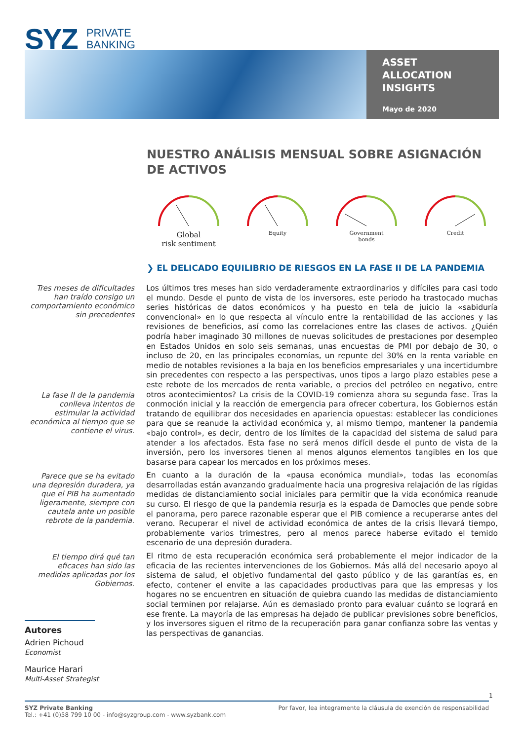SYZ PRIVATE
BANKING
ASSET
ALLOCATION
INSIGHTS
Mayo de 2020
NUESTRO ANÁLISIS MENSUAL SOBRE ASIGNACIÓN DE ACTIVOS
Global
risk sentiment
Equity
Government
bonds
Credit
❯ EL DELICADO EQUILIBRIO DE RIESGOS EN LA FASE II DE LA PANDEMIA
Tres meses de dificultades han traído consigo un comportamiento económico sin precedentes
La fase II de la pandemia conlleva intentos de estimular la actividad económica al tiempo que se contiene el virus.
Parece que se ha evitado una depresión duradera, ya que el PIB ha aumentado ligeramente, siempre con cautela ante un posible rebrote de la pandemia.
El tiempo dirá qué tan eficaces han sido las medidas aplicadas por los Gobiernos.
Los últimos tres meses han sido verdaderamente extraordinarios y difíciles para casi todo el mundo. Desde el punto de vista de los inversores, este periodo ha trastocado muchas series históricas de datos económicos y ha puesto en tela de juicio la «sabiduría convencional» en lo que respecta al vínculo entre la rentabilidad de las acciones y las revisiones de beneficios, así como las correlaciones entre las clases de activos. ¿Quién podría haber imaginado 30 millones de nuevas solicitudes de prestaciones por desempleo en Estados Unidos en solo seis semanas, unas encuestas de PMI por debajo de 30, o incluso de 20, en las principales economías, un repunte del 30% en la renta variable en medio de notables revisiones a la baja en los beneficios empresariales y una incertidumbre sin precedentes con respecto a las perspectivas, unos tipos a largo plazo estables pese a este rebote de los mercados de renta variable, o precios del petróleo en negativo, entre otros acontecimientos? La crisis de la COVID-19 comienza ahora su segunda fase. Tras la conmoción inicial y la reacción de emergencia para ofrecer cobertura, los Gobiernos están tratando de equilibrar dos necesidades en apariencia opuestas: establecer las condiciones para que se reanude la actividad económica y, al mismo tiempo, mantener la pandemia «bajo control», es decir, dentro de los límites de la capacidad del sistema de salud para atender a los afectados. Esta fase no será menos difícil desde el punto de vista de la inversión, pero los inversores tienen al menos algunos elementos tangibles en los que basarse para capear los mercados en los próximos meses.
En cuanto a la duración de la «pausa económica mundial», todas las economías desarrolladas están avanzando gradualmente hacia una progresiva relajación de las rígidas medidas de distanciamiento social iniciales para permitir que la vida económica reanude su curso. El riesgo de que la pandemia resurja es la espada de Damocles que pende sobre el panorama, pero parece razonable esperar que el PIB comience a recuperarse antes del verano. Recuperar el nivel de actividad económica de antes de la crisis llevará tiempo, probablemente varios trimestres, pero al menos parece haberse evitado el temido escenario de una depresión duradera.
El ritmo de esta recuperación económica será probablemente el mejor indicador de la eficacia de las recientes intervenciones de los Gobiernos. Más allá del necesario apoyo al sistema de salud, el objetivo fundamental del gasto público y de las garantías es, en efecto, contener el envite a las capacidades productivas para que las empresas y los hogares no se encuentren en situación de quiebra cuando las medidas de distanciamiento social terminen por relajarse. Aún es demasiado pronto para evaluar cuánto se logrará en ese frente. La mayoría de las empresas ha dejado de publicar previsiones sobre beneficios, y los inversores siguen el ritmo de la recuperación para ganar confianza sobre las ventas y las perspectivas de ganancias.
Autores
Adrien Pichoud
Economist
Maurice Harari
Multi-Asset Strategist
1
SYZ Private Banking
Tel.: +41 (0)58 799 10 00 - info@syzgroup.com - www.syzbank.com
Por favor, lea íntegramente la cláusula de exención de responsabilidad